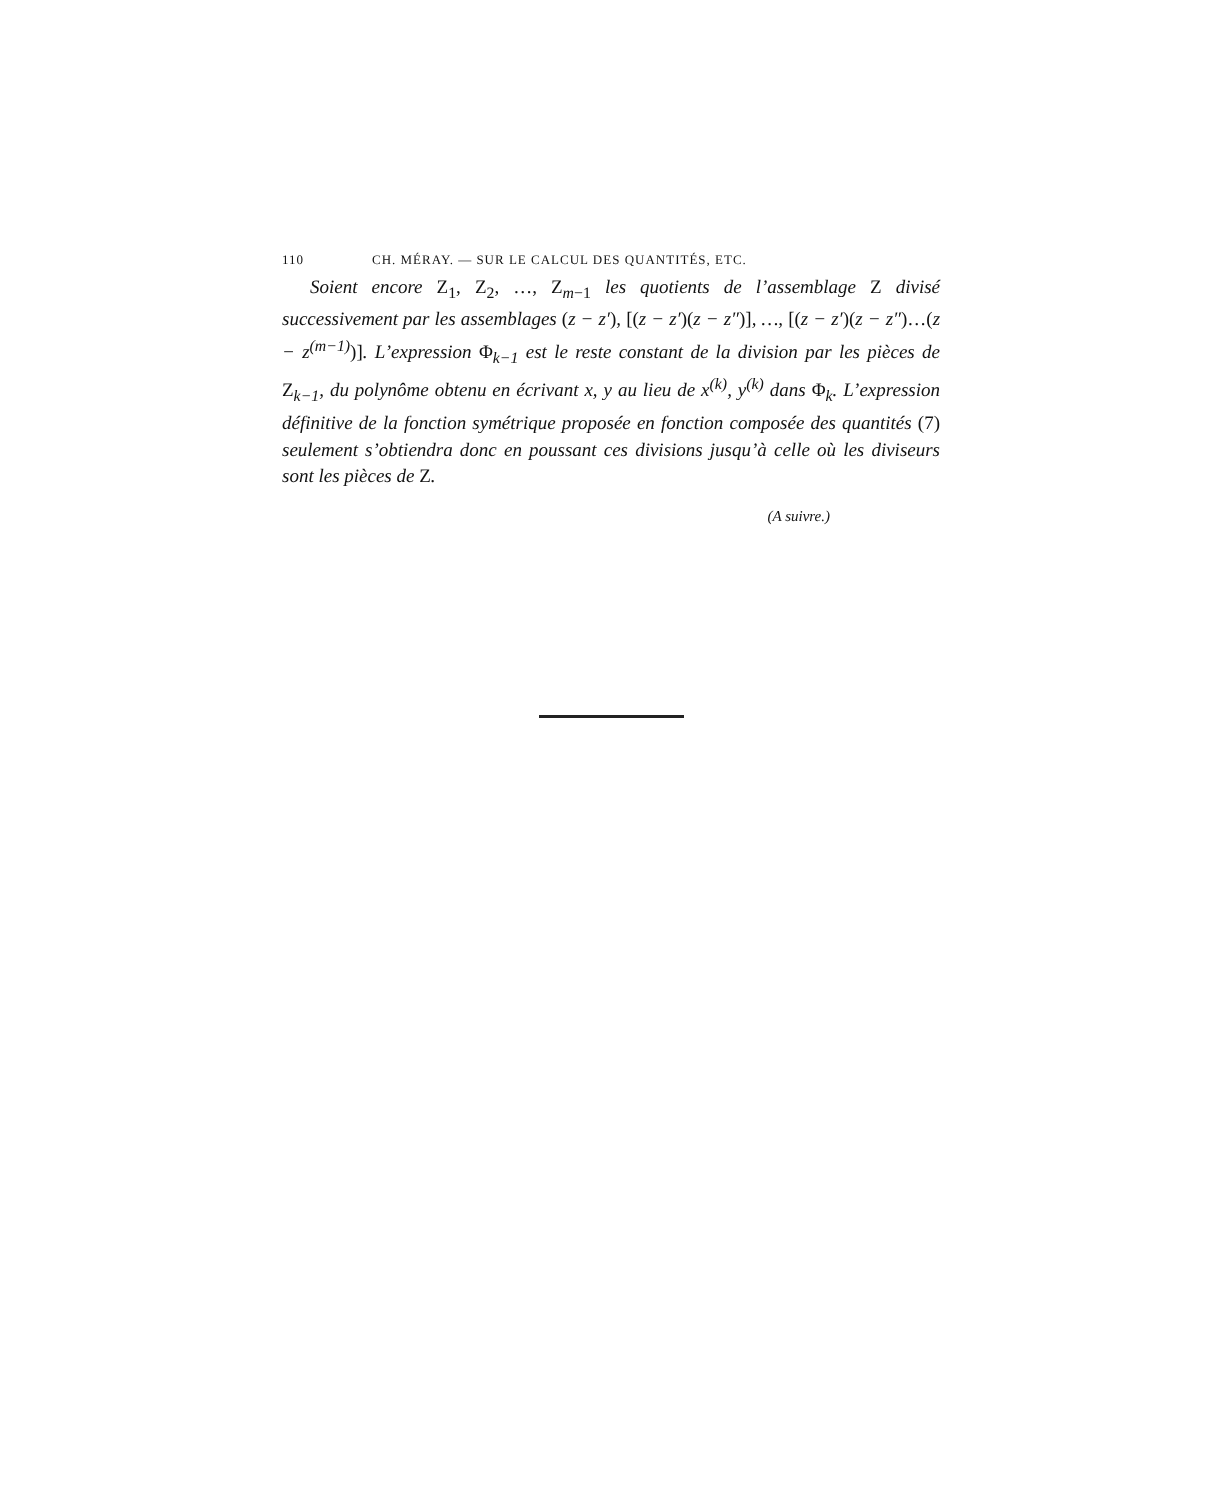110 CH. MÉRAY. — SUR LE CALCUL DES QUANTITÉS, ETC.
Soient encore Z<sub>1</sub>, Z<sub>2</sub>, …, Z<sub>m−1</sub> les quotients de l’assemblage Z divisé successivement par les assemblages (z − z′), [(z − z′)(z − z″)], …, [(z − z′)(z − z″)…(z − z<sup>(m−1)</sup>)]. L’expression Φ<sub>k−1</sub> est le reste constant de la division par les pièces de Z<sub>k−1</sub>, du polynôme obtenu en écrivant x, y au lieu de x<sup>(k)</sup>, y<sup>(k)</sup> dans Φ<sub>k</sub>. L’expression définitive de la fonction symétrique proposée en fonction composée des quantités (7) seulement s’obtiendra donc en poussant ces divisions jusqu’à celle où les diviseurs sont les pièces de Z.
(A suivre.)